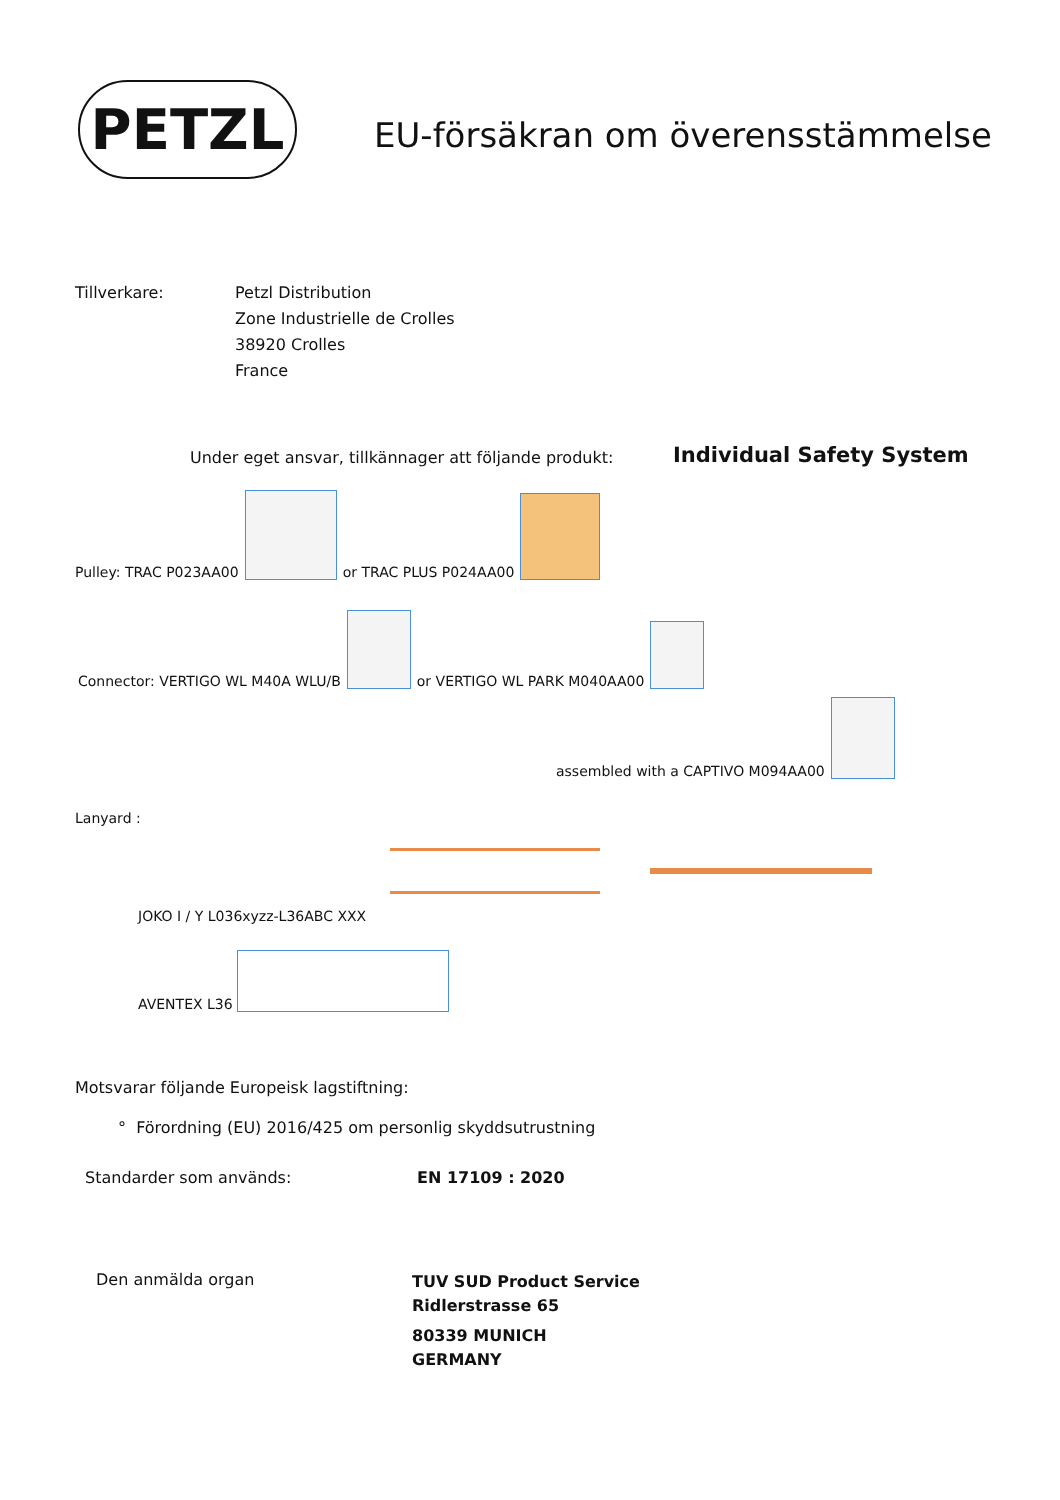PETZL
EU-försäkran om överensstämmelse
Tillverkare:
Petzl Distribution
Zone Industrielle de Crolles
38920 Crolles
France
Under eget ansvar, tillkännager att följande produkt:
Individual Safety System
Pulley: TRAC P023AA00 or TRAC PLUS P024AA00
Connector: VERTIGO WL M40A WLU/B or VERTIGO WL PARK M040AA00
assembled with a CAPTIVO M094AA00
Lanyard :
JOKO I / Y L036xyzz-L36ABC XXX
AVENTEX L36
Motsvarar följande Europeisk lagstiftning:
° Förordning (EU) 2016/425 om personlig skyddsutrustning
Standarder som används: EN 17109 : 2020
Den anmälda organ
TUV SUD Product Service
Ridlerstrasse 65
80339 MUNICH
GERMANY